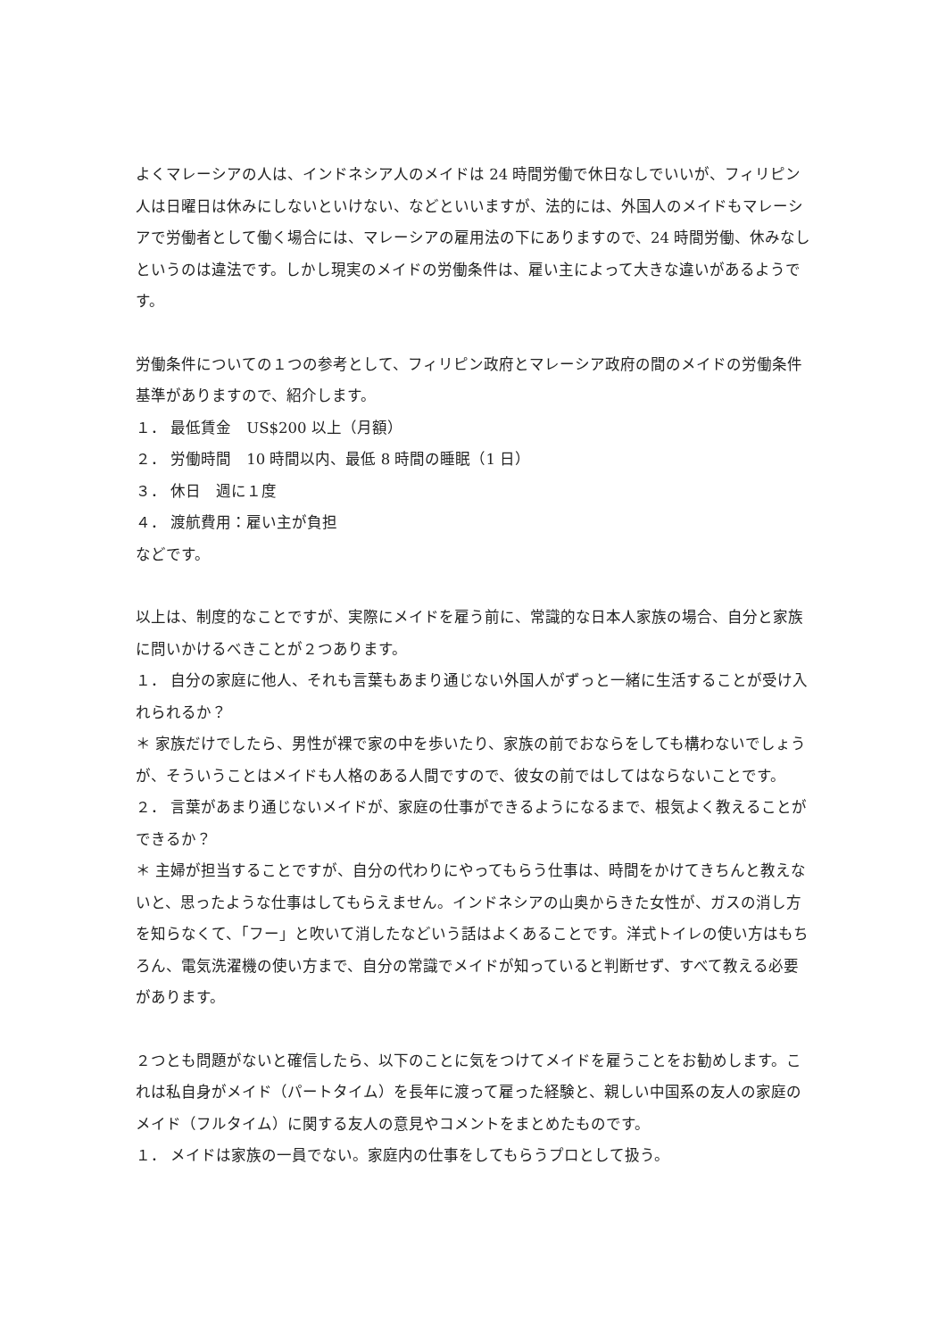よくマレーシアの人は、インドネシア人のメイドは 24 時間労働で休日なしでいいが、フィリピン人は日曜日は休みにしないといけない、などといいますが、法的には、外国人のメイドもマレーシアで労働者として働く場合には、マレーシアの雇用法の下にありますので、24 時間労働、休みなしというのは違法です。しかし現実のメイドの労働条件は、雇い主によって大きな違いがあるようです。
労働条件についての１つの参考として、フィリピン政府とマレーシア政府の間のメイドの労働条件基準がありますので、紹介します。
１． 最低賃金　US$200 以上（月額）
２． 労働時間　10 時間以内、最低 8 時間の睡眠（1 日）
３． 休日　週に１度
４． 渡航費用：雇い主が負担
などです。
以上は、制度的なことですが、実際にメイドを雇う前に、常識的な日本人家族の場合、自分と家族に問いかけるべきことが２つあります。
１． 自分の家庭に他人、それも言葉もあまり通じない外国人がずっと一緒に生活することが受け入れられるか？
＊ 家族だけでしたら、男性が裸で家の中を歩いたり、家族の前でおならをしても構わないでしょうが、そういうことはメイドも人格のある人間ですので、彼女の前ではしてはならないことです。
２． 言葉があまり通じないメイドが、家庭の仕事ができるようになるまで、根気よく教えることができるか？
＊ 主婦が担当することですが、自分の代わりにやってもらう仕事は、時間をかけてきちんと教えないと、思ったような仕事はしてもらえません。インドネシアの山奥からきた女性が、ガスの消し方を知らなくて、「フー」と吹いて消したなどいう話はよくあることです。洋式トイレの使い方はもちろん、電気洗濯機の使い方まで、自分の常識でメイドが知っていると判断せず、すべて教える必要があります。
２つとも問題がないと確信したら、以下のことに気をつけてメイドを雇うことをお勧めします。これは私自身がメイド（パートタイム）を長年に渡って雇った経験と、親しい中国系の友人の家庭のメイド（フルタイム）に関する友人の意見やコメントをまとめたものです。
１． メイドは家族の一員でない。家庭内の仕事をしてもらうプロとして扱う。